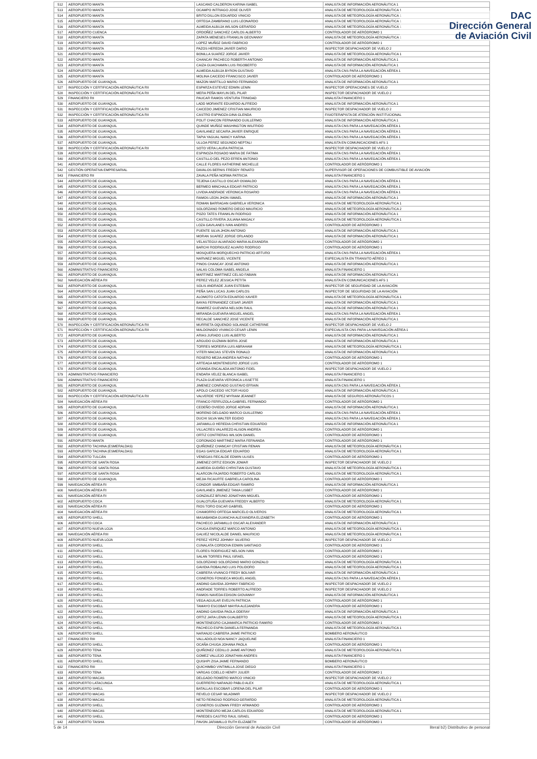DAC
Dirección General
de Aviación Civil
| 512 | AEROPUERTO MANTA | LASCANO CALDERON KARINA ISABEL | ANALISTA DE INFORMACIÓN AERONÁUTICA 1 |
| 513 | AEROPUERTO MANTA | OCAMPO INTRIAGO JOSE OLIVER | ANALISTA DE METEOROLOGÍA AERONÁUTICA 1 |
| 514 | AEROPUERTO MANTA | BRITO DILLON EDUARDO VINICIO | ANALISTA DE METEOROLOGÍA AERONÁUTICA 1 |
| 515 | AEROPUERTO MANTA | ORTEGA ZAMBRANO LUIS LEONARDO | ANALISTA DE METEOROLOGÍA AERONÁUTICA 1 |
| 516 | AEROPUERTO MANTA | ALMEIDA ALBUJA WILSON GERARDO | ANALISTA DE METEOROLOGÍA AERONÁUTICA 1 |
| 517 | AEROPUERTO CUENCA | ORDOÑEZ SANCHEZ CARLOS ALBERTO | CONTROLADOR DE AERÓDROMO 1 |
| 518 | AEROPUERTO MANTA | ZAPATA MENESES FRANKLIN GEOVANNY | ANALISTA DE METEOROLOGÍA AERONÁUTICA 1 |
| 519 | AEROPUERTO MANTA | LOPEZ MUÑOZ DAVID FABRICIO | CONTROLADOR DE AERÓDROMO 1 |
| 520 | AEROPUERTO MANTA | PAZOS HEREDIA JAVIER DARIO | INSPECTOR DESPACHADOR DE VUELO 2 |
| 521 | AEROPUERTO MANTA | BONILLA SUAREZ JORGE JAVIER | ANALISTA DE METEOROLOGÍA AERONÁUTICA 1 |
| 522 | AEROPUERTO MANTA | CHANCAY PACHECO ROBERTH ANTONIO | ANALISTA DE INFORMACIÓN AERONÁUTICA 1 |
| 523 | AEROPUERTO MANTA | CAIZA GUACHAMIN LUIS RIGOBERTO | ANALISTA DE INFORMACIÓN AERONÁUTICA 1 |
| 524 | AEROPUERTO MANTA | ALMEIDA ALBUJA BYRON GUSTAVO | ANALISTA CNS PARA LA NAVEGACIÓN AÉREA 1 |
| 525 | AEROPUERTO MANTA | MOLINA CAICEDO FRANCISCO JAVIER | CONTROLADOR DE AERÓDROMO 1 |
| 526 | AEROPUERTO DE GUAYAQUIL | MAZON MARTILLO MARIO FERNANDO | ANALISTA DE INFORMACIÓN AERONÁUTICA 1 |
| 527 | INSPECCIÓN Y CERTIFICACIÓN AERONÁUTICA RII | ESPARZA ESTEVEZ EDWIN LENIN | INSPECTOR OPERACIONES DE VUELO |
| 528 | INSPECCIÓN Y CERTIFICACIÓN AERONÁUTICA RII | MERA PEÑA MAYLIN DEL PILAR | INSPECTOR DESPACHADOR DE VUELO 2 |
| 529 | FINANCIERO RII | PAUCAR RAMOS VENTURA TRINIDAD | ANALISTA FINANCIERO 1 |
| 530 | AEROPUERTO DE GUAYAQUIL | LADD MORANTE EDUARDO ALFREDO | ANALISTA DE INFORMACIÓN AERONÁUTICA 1 |
| 531 | INSPECCIÓN Y CERTIFICACIÓN AERONÁUTICA RII | CAICEDO JIMENEZ CRISTIAN MAURICIO | INSPECTOR DESPACHADOR DE VUELO 2 |
| 532 | INSPECCIÓN Y CERTIFICACIÓN AERONÁUTICA RII | CASTRO ESPINOZA GINA GLENDA | FISIOTERAPISTA DE ATENCIÓN INSTITUCIONAL |
| 533 | AEROPUERTO DE GUAYAQUIL | POLIT CHACON FERNANDO GUILLERMO | ANALISTA DE INFORMACIÓN AERONÁUTICA 1 |
| 534 | AEROPUERTO DE GUAYAQUIL | QUINDE MUÑOZ WASHINGTON WILFRIDO | ANALISTA CNS PARA LA NAVEGACIÓN AÉREA 1 |
| 535 | AEROPUERTO DE GUAYAQUIL | GAVILANEZ SECAIRA JAVIER ENRIQUE | ANALISTA CNS PARA LA NAVEGACIÓN AÉREA 1 |
| 536 | AEROPUERTO DE GUAYAQUIL | TAPIA YAGUAL NANCY KARINA | ANALISTA CNS PARA LA NAVEGACIÓN AÉREA 1 |
| 537 | AEROPUERTO DE GUAYAQUIL | ULLOA PEREZ SEGUNDO NEPTALI | ANALISTA EN COMUNICACIONES AFS 1 |
| 538 | INSPECCIÓN Y CERTIFICACIÓN AERONÁUTICA RII | SOTO VERA LAURA PATRICIA | INSPECTOR DESPACHADOR DE VUELO 2 |
| 539 | AEROPUERTO DE GUAYAQUIL | ESPINOZA ROSADO MARIA DE FATIMA | ANALISTA CNS PARA LA NAVEGACIÓN AÉREA 1 |
| 540 | AEROPUERTO DE GUAYAQUIL | CASTILLO DEL PEZO EFREN ANTONIO | ANALISTA CNS PARA LA NAVEGACIÓN AÉREA 1 |
| 541 | AEROPUERTO DE GUAYAQUIL | CALLE FLORES KATHERINE MICHELLE | CONTROLADOR DE AERÓDROMO 1 |
| 542 | GESTIÓN OPERATIVA EMPRESARIAL | DAVALOS BERNIS FREDDY RENATO | SUPERVISOR DE OPERACIONES DE COMBUSTIBLE DE AVIACIÓN |
| 543 | FINANCIERO RII | ZAVALA PEÑA NORMA PATRICIA | ANALISTA FINANCIERO 1 |
| 544 | AEROPUERTO DE GUAYAQUIL | TEJENA CASTILLO OSCAR OSWALDO | ANALISTA CNS PARA LA NAVEGACIÓN AÉREA 1 |
| 545 | AEROPUERTO DE GUAYAQUIL | BERMEO MINCHALA EDGAR PATRICIO | ANALISTA CNS PARA LA NAVEGACIÓN AÉREA 1 |
| 546 | AEROPUERTO DE GUAYAQUIL | LIVIDIA ANDRADE VERONICA ROSARIO | ANALISTA CNS PARA LA NAVEGACIÓN AÉREA 1 |
| 547 | AEROPUERTO DE GUAYAQUIL | RAMOS LEON JHON ISMAEL | ANALISTA DE INFORMACIÓN AERONÁUTICA 1 |
| 548 | AEROPUERTO DE GUAYAQUIL | ROMAN BARRAGAN GABRIELA VERONICA | ANALISTA DE METEOROLOGÍA AERONÁUTICA 1 |
| 549 | AEROPUERTO DE GUAYAQUIL | SOLORZANO ROMERO DIEGO MAURICIO | ANALISTA DE METEOROLOGÍA AERONÁUTICA 2 |
| 550 | AEROPUERTO DE GUAYAQUIL | POZO TATES FRANKLIN RODRIGO | ANALISTA DE INFORMACIÓN AERONÁUTICA 1 |
| 551 | AEROPUERTO DE GUAYAQUIL | CASTILLO RIVERA JULIANA MAGALY | ANALISTA DE METEOROLOGÍA AERONÁUTICA 1 |
| 552 | AEROPUERTO DE GUAYAQUIL | LOZA GAVILANES IVAN ANDRES | CONTROLADOR DE AERÓDROMO 1 |
| 553 | AEROPUERTO DE GUAYAQUIL | PUENTE SILVA JHON ANTONIO | ANALISTA DE INFORMACIÓN AERONÁUTICA 1 |
| 554 | AEROPUERTO DE GUAYAQUIL | MORAN SUAREZ JORGE ORLANDO | ANALISTA DE INFORMACIÓN AERONÁUTICA 1 |
| 555 | AEROPUERTO DE GUAYAQUIL | VELASTEGUI ALVARADO MARIA ALEXANDRA | CONTROLADOR DE AERÓDROMO 1 |
| 556 | AEROPUERTO DE GUAYAQUIL | BARCHI RODRIGUEZ ALVARO RODRIGO | CONTROLADOR DE AERÓDROMO 1 |
| 557 | AEROPUERTO DE GUAYAQUIL | MOSQUERA MORQUECHO PATRICIO ARTURO | ANALISTA CNS PARA LA NAVEGACIÓN AÉREA 1 |
| 558 | AEROPUERTO DE GUAYAQUIL | NARVAEZ MIGUEL VICENTE | ESPECIALISTA EN TRANSITO AÉREO 1 |
| 559 | AEROPUERTO DE GUAYAQUIL | PINOS CHANCAY JOSE ANTONIO | ANALISTA DE INFORMACIÓN AERONÁUTICA 1 |
| 560 | ADMINISTRATIVO FINANCIERO | SALAS COLOMA ISABEL ANGELA | ANALISTA FINANCIERO 1 |
| 561 | AEROPUERTO DE GUAYAQUIL | MARTINEZ MARTINEZ CELSO FABIAN | ANALISTA DE INFORMACIÓN AERONÁUTICA 1 |
| 562 | NAVEGACIÓN AÉREA RII | PEREZ VELEZ JESSICA PETITA | ANALISTA EN COMUNICACIONES AFS 1 |
| 563 | AEROPUERTO DE GUAYAQUIL | SOLIS ANDRADE JUAN ESTEBAN | INSPECTOR DE SEGURIDAD DE LA AVIACIÓN |
| 564 | AEROPUERTO DE GUAYAQUIL | PEÑA SAN LUCAS JUAN CARLOS | INSPECTOR DE SEGURIDAD DE LA AVIACIÓN |
| 565 | AEROPUERTO DE GUAYAQUIL | ALOMOTO CATOTA EDUARDO XAVIER | ANALISTA DE METEOROLOGÍA AERONÁUTICA 1 |
| 566 | AEROPUERTO DE GUAYAQUIL | BAYAS FERNANDEZ CESAR JAVIER | ANALISTA DE INFORMACIÓN AERONÁUTICA 1 |
| 567 | AEROPUERTO DE GUAYAQUIL | RAMIREZ GUEVARA NELSON RAUL | ANALISTA DE INFORMACIÓN AERONÁUTICA 1 |
| 568 | AEROPUERTO DE GUAYAQUIL | MIRANDA GUEVARA MIGUEL ANGEL | ANALISTA CNS PARA LA NAVEGACIÓN AÉREA 1 |
| 569 | AEROPUERTO DE GUAYAQUIL | RECALDE SANCHEZ JOSE VICENTE | ANALISTA DE INFORMACIÓN AERONÁUTICA 1 |
| 570 | INSPECCIÓN Y CERTIFICACIÓN AERONÁUTICA RII | MURRIETA OQUENDO SOLANGE CATHERINE | INSPECTOR DESPACHADOR DE VUELO 2 |
| 571 | INSPECCIÓN Y CERTIFICACIÓN AERONÁUTICA RII | MALDONADO VIVANCO CESAR LENIN | ESPECIALISTA CNS PARA LA NAVEGACIÓN AÉREA 1 |
| 572 | AEROPUERTO DE GUAYAQUIL | ARIAS JURADO LUIS ALBERTO | ANALISTA DE INFORMACIÓN AERONÁUTICA 1 |
| 573 | AEROPUERTO DE GUAYAQUIL | ARGUDO GUZMAN BORIS JOSE | ANALISTA DE INFORMACIÓN AERONÁUTICA 1 |
| 574 | AEROPUERTO DE GUAYAQUIL | TORRES MOREIRA LUIS ABRAHAM | ANALISTA DE METEOROLOGÍA AERONÁUTICA 1 |
| 575 | AEROPUERTO DE GUAYAQUIL | VITERI MACIAS STEVEN RONALD | ANALISTA DE INFORMACIÓN AERONÁUTICA 1 |
| 576 | AEROPUERTO DE GUAYAQUIL | ROSERO MEJIA ANDREA NATHALY | CONTROLADOR DE AERÓDROMO 1 |
| 577 | AEROPUERTO DE GUAYAQUIL | ARTEAGA MONTENEGRO JORGE LUIS | CONTROLADOR DE AERÓDROMO 1 |
| 578 | AEROPUERTO DE GUAYAQUIL | GRANDA ENCALADA ANTONIO FIDEL | INSPECTOR DESPACHADOR DE VUELO 2 |
| 579 | ADMINISTRATIVO FINANCIERO | ENDARA VELEZ BLANCA ISABEL | ANALISTA FINANCIERO 1 |
| 580 | ADMINISTRATIVO FINANCIERO | PLAZA GUEVARA VERONICA LISSETTE | ANALISTA FINANCIERO 1 |
| 581 | AEROPUERTO DE GUAYAQUIL | JIMENEZ CONRADO GUSTAVO EFRAIN | ANALISTA CNS PARA LA NAVEGACIÓN AÉREA 1 |
| 582 | AEROPUERTO DE GUAYAQUIL | APOLO CAICEDO VICTOR HUGO | ANALISTA DE INFORMACIÓN AERONÁUTICA 1 |
| 583 | INSPECCIÓN Y CERTIFICACIÓN AERONÁUTICA RII | VALVERDE YEPEZ MYRIAM JEANNET | ANALISTA DE SEGUROS AERONÁUTICOS 1 |
| 584 | NAVEGACIÓN AÉREA RII | FRANCO FERRUZOLA GABRIEL FERNANDO | CONTROLADOR DE AERÓDROMO 1 |
| 585 | AEROPUERTO DE GUAYAQUIL | CEDEÑO OVIEDO JORGE ADRIAN | ANALISTA DE INFORMACIÓN AERONÁUTICA 1 |
| 586 | AEROPUERTO DE GUAYAQUIL | MORENO DELGADO MARCO GUILLERMO | ANALISTA CNS PARA LA NAVEGACIÓN AÉREA 1 |
| 587 | AEROPUERTO DE GUAYAQUIL | DUCHI SILVA WALTER EGIDIO | ANALISTA CNS PARA LA NAVEGACIÓN AÉREA 1 |
| 588 | AEROPUERTO DE GUAYAQUIL | JARAMILLO HEREDIA CHRISTIAN EDUARDO | ANALISTA DE INFORMACIÓN AERONÁUTICA 1 |
| 589 | AEROPUERTO DE GUAYAQUIL | VILLACRES VALAREZO ALISON ANDREA | CONTROLADOR DE AERÓDROMO 1 |
| 590 | AEROPUERTO DE GUAYAQUIL | ORTIZ CONTRERAS WILSON DANIEL | CONTROLADOR DE AERÓDROMO 1 |
| 591 | AEROPUERTO MANTA | CORONADO MARTINEZ MARIA FERNANDA | CONTROLADOR DE AERÓDROMO 1 |
| 592 | AEROPUERTO TACHINA (ESMERALDAS) | QUIÑONEZ CHANCAY CRISTIAN RENAN | ANALISTA DE METEOROLOGÍA AERONÁUTICA 1 |
| 593 | AEROPUERTO TACHINA (ESMERALDAS) | EGAS GARCIA EDGAR EDUARDO | ANALISTA DE METEOROLOGÍA AERONÁUTICA 1 |
| 594 | AEROPUERTO TULCÁN | VENEGAS RECALDE EDWIN ULISES | CONTROLADOR DE AERÓDROMO 1 |
| 595 | AEROPUERTO DE SANTA ROSA | JIMENEZ ORTIZ EDISON JOWAR | INSPECTOR DESPACHADOR DE VUELO 2 |
| 596 | AEROPUERTO DE SANTA ROSA | ALMEIDA GUDIÑO CHRISTIAN GUSTAVO | ANALISTA DE METEOROLOGÍA AERONÁUTICA 1 |
| 597 | AEROPUERTO DE SANTA ROSA | ALARCON FAJARDO ROBERTO CARLOS | ANALISTA DE METEOROLOGÍA AERONÁUTICA 1 |
| 598 | AEROPUERTO DE GUAYAQUIL | MEJIA RICAURTE GABRIELA CAROLINA | CONTROLADOR DE AERÓDROMO 1 |
| 599 | NAVEGACIÓN AÉREA RI | CONDOR SIMBAÑA EDGAR RAMIRO | ANALISTA DE INFORMACIÓN AERONÁUTICA 1 |
| 600 | NAVEGACIÓN AÉREA RI | GAVILANES JIMENEZ TANIA LISBET | CONTROLADOR DE AERÓDROMO 1 |
| 601 | NAVEGACIÓN AÉREA RI | GONZALEZ BRUNO JONATHAN MIGUEL | CONTROLADOR DE AERÓDROMO 1 |
| 602 | AEROPUERTO COCA | GUALOTUÑA GUEVARA FREDDY ALBERTO | ANALISTA DE METEOROLOGÍA AERONÁUTICA 1 |
| 603 | NAVEGACIÓN AÉREA RI | RIOS TORO OSCAR GABRIEL | CONTROLADOR DE AERÓDROMO 1 |
| 604 | NAVEGACIÓN AÉREA RII | CHAMORRO ORTEGA MARCELO OLIVEROS | ANALISTA DE METEOROLOGÍA AERONÁUTICA 1 |
| 605 | AEROPUERTO SHELL | MASABANDA GUANCHA ALEXANDRA ELIZABETH | CONTROLADOR DE AERÓDROMO 1 |
| 606 | AEROPUERTO COCA | PACHECO JARAMILLO OSCAR ALEXANDER | ANALISTA DE INFORMACIÓN AERONÁUTICA 1 |
| 607 | AEROPUERTO NUEVA LOJA | CHUGA ENRIQUEZ MARCO ANTONIO | ANALISTA DE METEOROLOGÍA AERONÁUTICA 1 |
| 608 | NAVEGACIÓN AÉREA RIII | GALVEZ NICOLALDE DANIEL MAURICIO | ANALISTA DE METEOROLOGÍA AERONÁUTICA 1 |
| 609 | AEROPUERTO NUEVA LOJA | PEREZ YEPEZ JOHNNY SILVERIO | INSPECTOR DESPACHADOR DE VUELO 2 |
| 610 | AEROPUERTO SHELL | CUNALATA CORDOVA EDWIN SANTIAGO | CONTROLADOR DE AERÓDROMO 1 |
| 611 | AEROPUERTO SHELL | FLORES RODRIGUEZ NELSON IVAN | CONTROLADOR DE AERÓDROMO 1 |
| 612 | AEROPUERTO SHELL | SALAN TORRES PAUL ISRAEL | CONTROLADOR DE AERÓDROMO 1 |
| 613 | AEROPUERTO SHELL | SOLORZANO SOLORZANO MARIO GONZALO | ANALISTA DE METEOROLOGÍA AERONÁUTICA 1 |
| 614 | AEROPUERTO SHELL | GAVIDIA ROBALINO LUIS POLIDORO | ANALISTA DE METEOROLOGÍA AERONÁUTICA 1 |
| 615 | AEROPUERTO SHELL | CABRERA VIVANCO FREDY BOLIVAR | ANALISTA DE INFORMACIÓN AERONÁUTICA 1 |
| 616 | AEROPUERTO SHELL | CISNEROS FONSECA MIGUEL ANGEL | ANALISTA CNS PARA LA NAVEGACIÓN AÉREA 1 |
| 617 | AEROPUERTO SHELL | ANDINO GAVIDIA JOHNNY FABRICIO | INSPECTOR DESPACHADOR DE VUELO 2 |
| 618 | AEROPUERTO SHELL | ANDRADE TORRES ROBERTO ALFREDO | INSPECTOR DESPACHADOR DE VUELO 2 |
| 619 | AEROPUERTO SHELL | RAMOS NAVEDA EDISON GIOVANNY | ANALISTA DE INFORMACIÓN AERONÁUTICA 1 |
| 620 | AEROPUERTO SHELL | VEGA AGUILAR EVELYN PATRICIA | CONTROLADOR DE AERÓDROMO 1 |
| 621 | AEROPUERTO SHELL | TAMAYO ESCOBAR MAYRA ALEJANDRA | CONTROLADOR DE AERÓDROMO 1 |
| 622 | AEROPUERTO SHELL | ANDINO GAVIDIA PAOLA ODERAY | ANALISTA DE INFORMACIÓN AERONÁUTICA 1 |
| 623 | AEROPUERTO SHELL | ORTIZ JARA LENIN GUALBERTO | ANALISTA DE METEOROLOGÍA AERONÁUTICA 1 |
| 624 | AEROPUERTO SHELL | MONTENEGRO CAJAMARCA PATRICIO RAMIRO | CONTROLADOR DE AERÓDROMO 1 |
| 625 | AEROPUERTO SHELL | PACHECO ESPIN DANIELA FERNANDA | ANALISTA DE METEOROLOGÍA AERONÁUTICA 1 |
| 626 | AEROPUERTO SHELL | NARANJO CABRERA JAIME PATRICIO | BOMBERO AERONÁUTICO |
| 627 | FINANCIERO RIII | VALLADOLID NOA NANCY JAQUELINE | ANALISTA FINANCIERO 1 |
| 628 | AEROPUERTO SHELL | OCAÑA CHUGA JOHANA PAOLA | CONTROLADOR DE AERÓDROMO 1 |
| 629 | AEROPUERTO TENA | QUIÑONEZ CEDILLO JAIME ANTONIO | ANALISTA DE METEOROLOGÍA AERONÁUTICA 1 |
| 630 | AEROPUERTO TENA | GOMEZ VALLEJO JONATHAN ANDRES | ANALISTA FINANCIERO 1 |
| 631 | AEROPUERTO SHELL | QUISHPI ZISA JAIME FERNANDO | BOMBERO AERONÁUTICO |
| 632 | FINANCIERO RIII | QUICHIMBO VINTIMILLA JOSE DIEGO | ANALISTA FINANCIERO 1 |
| 633 | AEROPUERTO TENA | VARGAS COELLO HENRY JULIER | CONTROLADOR DE AERÓDROMO 1 |
| 634 | AEROPUERTO MACAS | DELGADO ROMERO MARCO VINICIO | INSPECTOR DESPACHADOR DE VUELO 2 |
| 635 | AEROPUERTO LATACUNGA | GUERRERO NARANJO PABLO ALEX | ANALISTA DE METEOROLOGÍA AERONÁUTICA 1 |
| 636 | AEROPUERTO SHELL | BATALLAS ESCOBAR LORENA DEL PILAR | CONTROLADOR DE AERÓDROMO 1 |
| 637 | AEROPUERTO MACAS | REVELO CESAR WLADIMIR | INSPECTOR DESPACHADOR DE VUELO 2 |
| 638 | AEROPUERTO MACAS | NETO REINOSO RODRIGO GERARDO | ANALISTA DE METEOROLOGÍA AERONÁUTICA 1 |
| 639 | AEROPUERTO SHELL | CISNEROS GUZMAN FREDY ARMANDO | CONTROLADOR DE AERÓDROMO 1 |
| 640 | AEROPUERTO MACAS | MONTENEGRO MEJIA CARLOS EDUARDO | ANALISTA DE METEOROLOGÍA AERONÁUTICA 1 |
| 641 | AEROPUERTO SHELL | PAREDES CASTRO RAUL ISRAEL | CONTROLADOR DE AERÓDROMO 1 |
| 642 | AEROPUERTO TAISHA | PAVON JARAMILLO RUTH ELIZABETH | CONTROLADOR DE AERÓDROMO 1 |
5 de 14 Dirección General de Aviación Civil literal b2) Distributivo de personal